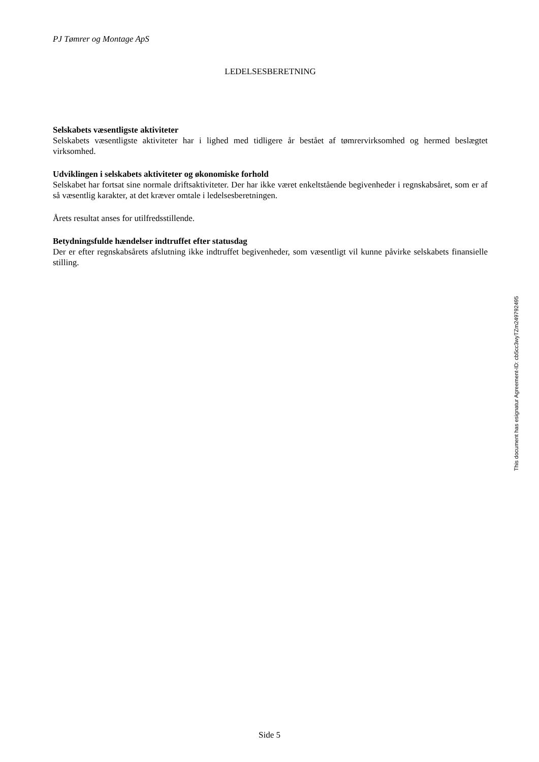PJ Tømrer og Montage ApS
LEDELSESBERETNING
Selskabets væsentligste aktiviteter
Selskabets væsentligste aktiviteter har i lighed med tidligere år bestået af tømrervirksomhed og hermed beslægtet virksomhed.
Udviklingen i selskabets aktiviteter og økonomiske forhold
Selskabet har fortsat sine normale driftsaktiviteter. Der har ikke været enkeltstående begivenheder i regnskabsåret, som er af så væsentlig karakter, at det kræver omtale i ledelsesberetningen.
Årets resultat anses for utilfredsstillende.
Betydningsfulde hændelser indtruffet efter statusdag
Der er efter regnskabsårets afslutning ikke indtruffet begivenheder, som væsentligt vil kunne påvirke selskabets finansielle stilling.
This document has esignatur Agreement-ID: cb5cc3wyTZm249792495
Side 5